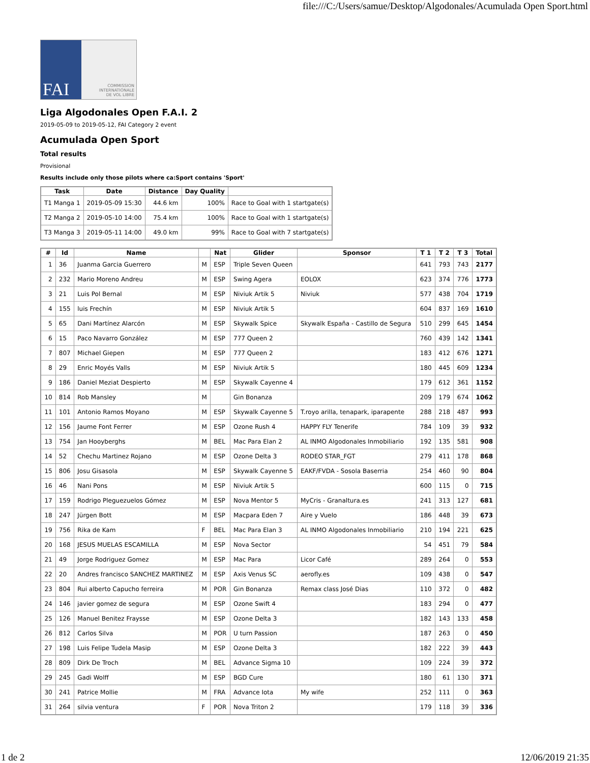file:///C:/Users/samue/Desktop/Algodonales/Acumulada Open Sport.html
FAI
COMMISSION
INTERNATIONALE
DE VOL LIBRE
Liga Algodonales Open F.A.I. 2
2019-05-09 to 2019-05-12, FAI Category 2 event
Acumulada Open Sport
Total results
Provisional
Results include only those pilots where ca:Sport contains 'Sport'
| Task | Date | Distance | Day Quality | |
| --- | --- | --- | --- | --- |
| T1 Manga 1 | 2019-05-09 15:30 | 44.6 km | 100% | Race to Goal with 1 startgate(s) |
| T2 Manga 2 | 2019-05-10 14:00 | 75.4 km | 100% | Race to Goal with 1 startgate(s) |
| T3 Manga 3 | 2019-05-11 14:00 | 49.0 km | 99% | Race to Goal with 7 startgate(s) |
| # | Id | Name | | Nat | Glider | Sponsor | T 1 | T 2 | T 3 | Total |
| --- | --- | --- | --- | --- | --- | --- | --- | --- | --- | --- |
| 1 | 36 | Juanma Garcia Guerrero | M | ESP | Triple Seven Queen | | 641 | 793 | 743 | 2177 |
| 2 | 232 | Mario Moreno Andreu | M | ESP | Swing Agera | EOLOX | 623 | 374 | 776 | 1773 |
| 3 | 21 | Luis Pol Bernal | M | ESP | Niviuk Artik 5 | Niviuk | 577 | 438 | 704 | 1719 |
| 4 | 155 | luis Frechín | M | ESP | Niviuk Artik 5 | | 604 | 837 | 169 | 1610 |
| 5 | 65 | Dani Martínez Alarcón | M | ESP | Skywalk Spice | Skywalk España - Castillo de Segura | 510 | 299 | 645 | 1454 |
| 6 | 15 | Paco Navarro González | M | ESP | 777 Queen 2 | | 760 | 439 | 142 | 1341 |
| 7 | 807 | Michael Giepen | M | ESP | 777 Queen 2 | | 183 | 412 | 676 | 1271 |
| 8 | 29 | Enric Moyés Valls | M | ESP | Niviuk Artik 5 | | 180 | 445 | 609 | 1234 |
| 9 | 186 | Daniel Meziat Despierto | M | ESP | Skywalk Cayenne 4 | | 179 | 612 | 361 | 1152 |
| 10 | 814 | Rob Mansley | M | | Gin Bonanza | | 209 | 179 | 674 | 1062 |
| 11 | 101 | Antonio Ramos Moyano | M | ESP | Skywalk Cayenne 5 | T.royo arilla, tenapark, iparapente | 288 | 218 | 487 | 993 |
| 12 | 156 | Jaume Font Ferrer | M | ESP | Ozone Rush 4 | HAPPY FLY Tenerife | 784 | 109 | 39 | 932 |
| 13 | 754 | Jan Hooyberghs | M | BEL | Mac Para Elan 2 | AL INMO Algodonales Inmobiliario | 192 | 135 | 581 | 908 |
| 14 | 52 | Chechu Martinez Rojano | M | ESP | Ozone Delta 3 | RODEO STAR_FGT | 279 | 411 | 178 | 868 |
| 15 | 806 | Josu Gisasola | M | ESP | Skywalk Cayenne 5 | EAKF/FVDA - Sosola Baserria | 254 | 460 | 90 | 804 |
| 16 | 46 | Nani Pons | M | ESP | Niviuk Artik 5 | | 600 | 115 | 0 | 715 |
| 17 | 159 | Rodrigo Pleguezuelos Gómez | M | ESP | Nova Mentor 5 | MyCris - Granaltura.es | 241 | 313 | 127 | 681 |
| 18 | 247 | Jürgen Bott | M | ESP | Macpara Eden 7 | Aire y Vuelo | 186 | 448 | 39 | 673 |
| 19 | 756 | Rika de Kam | F | BEL | Mac Para Elan 3 | AL INMO Algodonales Inmobiliario | 210 | 194 | 221 | 625 |
| 20 | 168 | JESUS MUELAS ESCAMILLA | M | ESP | Nova Sector | | 54 | 451 | 79 | 584 |
| 21 | 49 | Jorge Rodriguez Gomez | M | ESP | Mac Para | Licor Café | 289 | 264 | 0 | 553 |
| 22 | 20 | Andres francisco SANCHEZ MARTINEZ | M | ESP | Axis Venus SC | aerofly.es | 109 | 438 | 0 | 547 |
| 23 | 804 | Rui alberto Capucho ferreira | M | POR | Gin Bonanza | Remax class José Dias | 110 | 372 | 0 | 482 |
| 24 | 146 | javier gomez de segura | M | ESP | Ozone Swift 4 | | 183 | 294 | 0 | 477 |
| 25 | 126 | Manuel Benitez Fraysse | M | ESP | Ozone Delta 3 | | 182 | 143 | 133 | 458 |
| 26 | 812 | Carlos Silva | M | POR | U turn Passion | | 187 | 263 | 0 | 450 |
| 27 | 198 | Luis Felipe Tudela Masip | M | ESP | Ozone Delta 3 | | 182 | 222 | 39 | 443 |
| 28 | 809 | Dirk De Troch | M | BEL | Advance Sigma 10 | | 109 | 224 | 39 | 372 |
| 29 | 245 | Gadi Wolff | M | ESP | BGD Cure | | 180 | 61 | 130 | 371 |
| 30 | 241 | Patrice Mollie | M | FRA | Advance Iota | My wife | 252 | 111 | 0 | 363 |
| 31 | 264 | silvia ventura | F | POR | Nova Triton 2 | | 179 | 118 | 39 | 336 |
1 de 2 12/06/2019 21:35